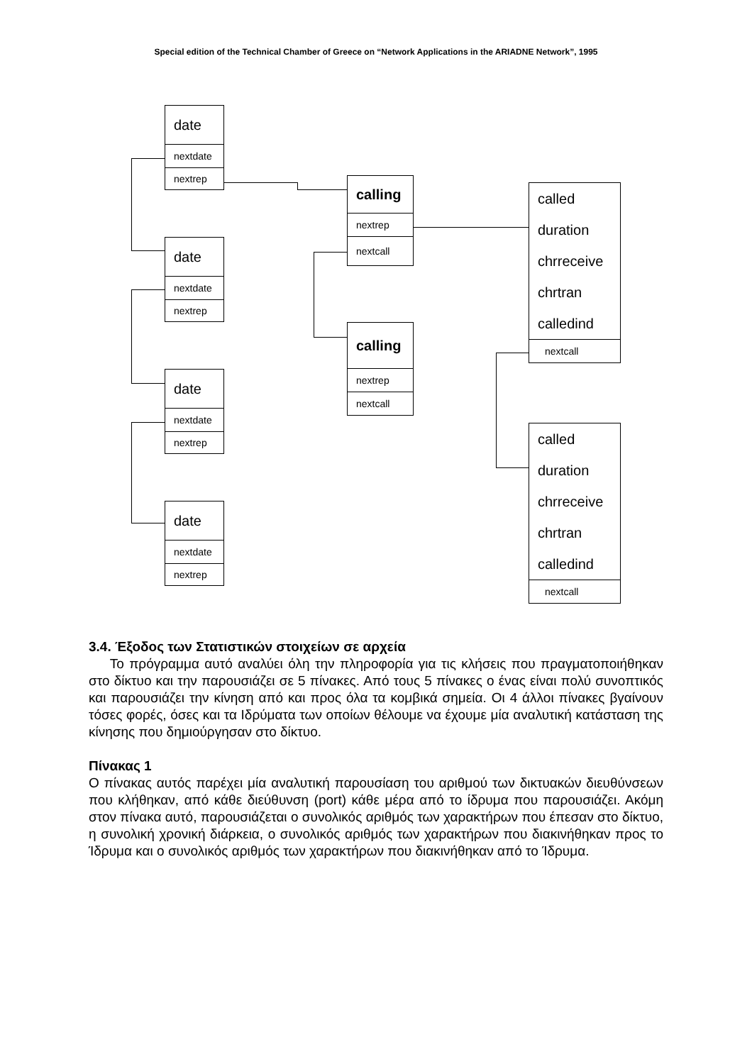Special edition of the Technical Chamber of Greece on “Network Applications in the ARIADNE Network”, 1995
date
nextdate
nextrep
date
nextdate
nextrep
date
nextdate
nextrep
date
nextdate
nextrep
calling
nextrep
nextcall
calling
nextrep
nextcall
called
duration
chrreceive
chrtran
calledind
nextcall
called
duration
chrreceive
chrtran
calledind
nextcall
3.4. Έξοδος των Στατιστικών στοιχείων σε αρχεία
Το πρόγραμμα αυτό αναλύει όλη την πληροφορία για τις κλήσεις που πραγματοποιήθηκαν στο δίκτυο και την παρουσιάζει σε 5 πίνακες. Από τους 5 πίνακες ο ένας είναι πολύ συνοπτικός και παρουσιάζει την κίνηση από και προς όλα τα κομβικά σημεία. Οι 4 άλλοι πίνακες βγαίνουν τόσες φορές, όσες και τα Ιδρύματα των οποίων θέλουμε να έχουμε μία αναλυτική κατάσταση της κίνησης που δημιούργησαν στο δίκτυο.
Πίνακας 1
Ο πίνακας αυτός παρέχει μία αναλυτική παρουσίαση του αριθμού των δικτυακών διευθύνσεων που κλήθηκαν, από κάθε διεύθυνση (port) κάθε μέρα από το ίδρυμα που παρουσιάζει. Ακόμη στον πίνακα αυτό, παρουσιάζεται ο συνολικός αριθμός των χαρακτήρων που έπεσαν στο δίκτυο, η συνολική χρονική διάρκεια, ο συνολικός αριθμός των χαρακτήρων που διακινήθηκαν προς το Ίδρυμα και ο συνολικός αριθμός των χαρακτήρων που διακινήθηκαν από το Ίδρυμα.